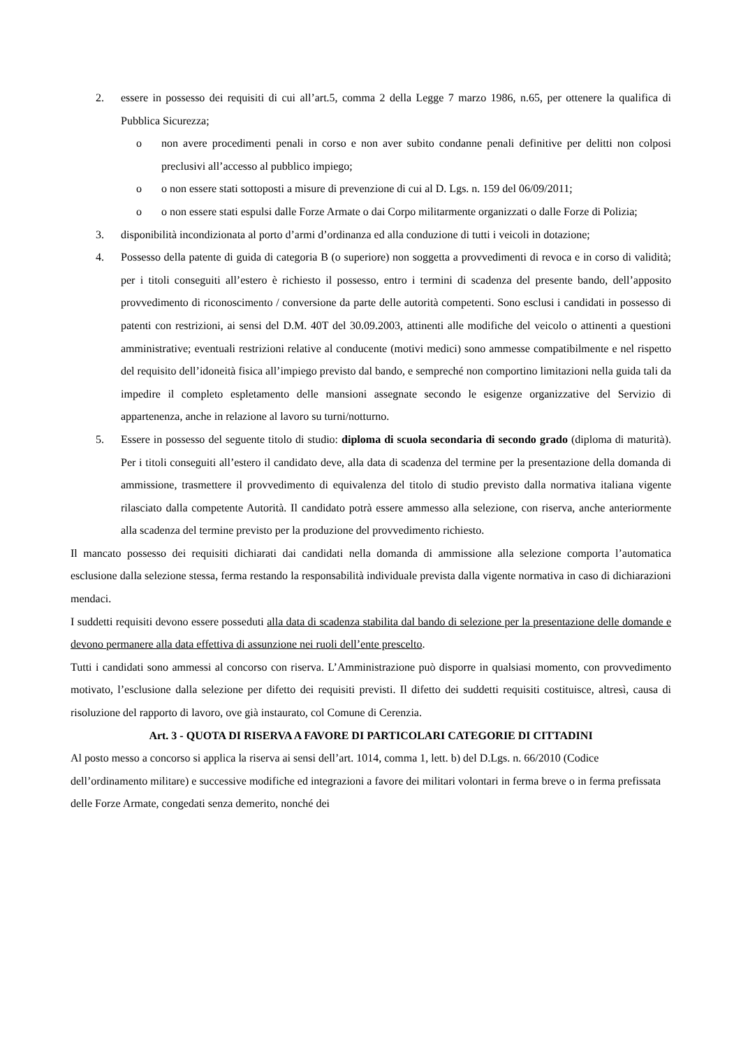2. essere in possesso dei requisiti di cui all’art.5, comma 2 della Legge 7 marzo 1986, n.65, per ottenere la qualifica di Pubblica Sicurezza;
o non avere procedimenti penali in corso e non aver subito condanne penali definitive per delitti non colposi preclusivi all’accesso al pubblico impiego;
o o non essere stati sottoposti a misure di prevenzione di cui al D. Lgs. n. 159 del 06/09/2011;
o o non essere stati espulsi dalle Forze Armate o dai Corpo militarmente organizzati o dalle Forze di Polizia;
3. disponibilità incondizionata al porto d’armi d’ordinanza ed alla conduzione di tutti i veicoli in dotazione;
4. Possesso della patente di guida di categoria B (o superiore) non soggetta a provvedimenti di revoca e in corso di validità; per i titoli conseguiti all’estero è richiesto il possesso, entro i termini di scadenza del presente bando, dell’apposito provvedimento di riconoscimento / conversione da parte delle autorità competenti. Sono esclusi i candidati in possesso di patenti con restrizioni, ai sensi del D.M. 40T del 30.09.2003, attinenti alle modifiche del veicolo o attinenti a questioni amministrative; eventuali restrizioni relative al conducente (motivi medici) sono ammesse compatibilmente e nel rispetto del requisito dell’idoneità fisica all’impiego previsto dal bando, e sempreché non comportino limitazioni nella guida tali da impedire il completo espletamento delle mansioni assegnate secondo le esigenze organizzative del Servizio di appartenenza, anche in relazione al lavoro su turni/notturno.
5. Essere in possesso del seguente titolo di studio: diploma di scuola secondaria di secondo grado (diploma di maturità). Per i titoli conseguiti all’estero il candidato deve, alla data di scadenza del termine per la presentazione della domanda di ammissione, trasmettere il provvedimento di equivalenza del titolo di studio previsto dalla normativa italiana vigente rilasciato dalla competente Autorità. Il candidato potrà essere ammesso alla selezione, con riserva, anche anteriormente alla scadenza del termine previsto per la produzione del provvedimento richiesto.
Il mancato possesso dei requisiti dichiarati dai candidati nella domanda di ammissione alla selezione comporta l’automatica esclusione dalla selezione stessa, ferma restando la responsabilità individuale prevista dalla vigente normativa in caso di dichiarazioni mendaci.
I suddetti requisiti devono essere posseduti alla data di scadenza stabilita dal bando di selezione per la presentazione delle domande e devono permanere alla data effettiva di assunzione nei ruoli dell’ente prescelto.
Tutti i candidati sono ammessi al concorso con riserva. L’Amministrazione può disporre in qualsiasi momento, con provvedimento motivato, l’esclusione dalla selezione per difetto dei requisiti previsti. Il difetto dei suddetti requisiti costituisce, altresì, causa di risoluzione del rapporto di lavoro, ove già instaurato, col Comune di Cerenzia.
Art. 3 - QUOTA DI RISERVA A FAVORE DI PARTICOLARI CATEGORIE DI CITTADINI
Al posto messo a concorso si applica la riserva ai sensi dell’art. 1014, comma 1, lett. b) del D.Lgs. n. 66/2010 (Codice dell’ordinamento militare) e successive modifiche ed integrazioni a favore dei militari volontari in ferma breve o in ferma prefissata delle Forze Armate, congedati senza demerito, nonché dei